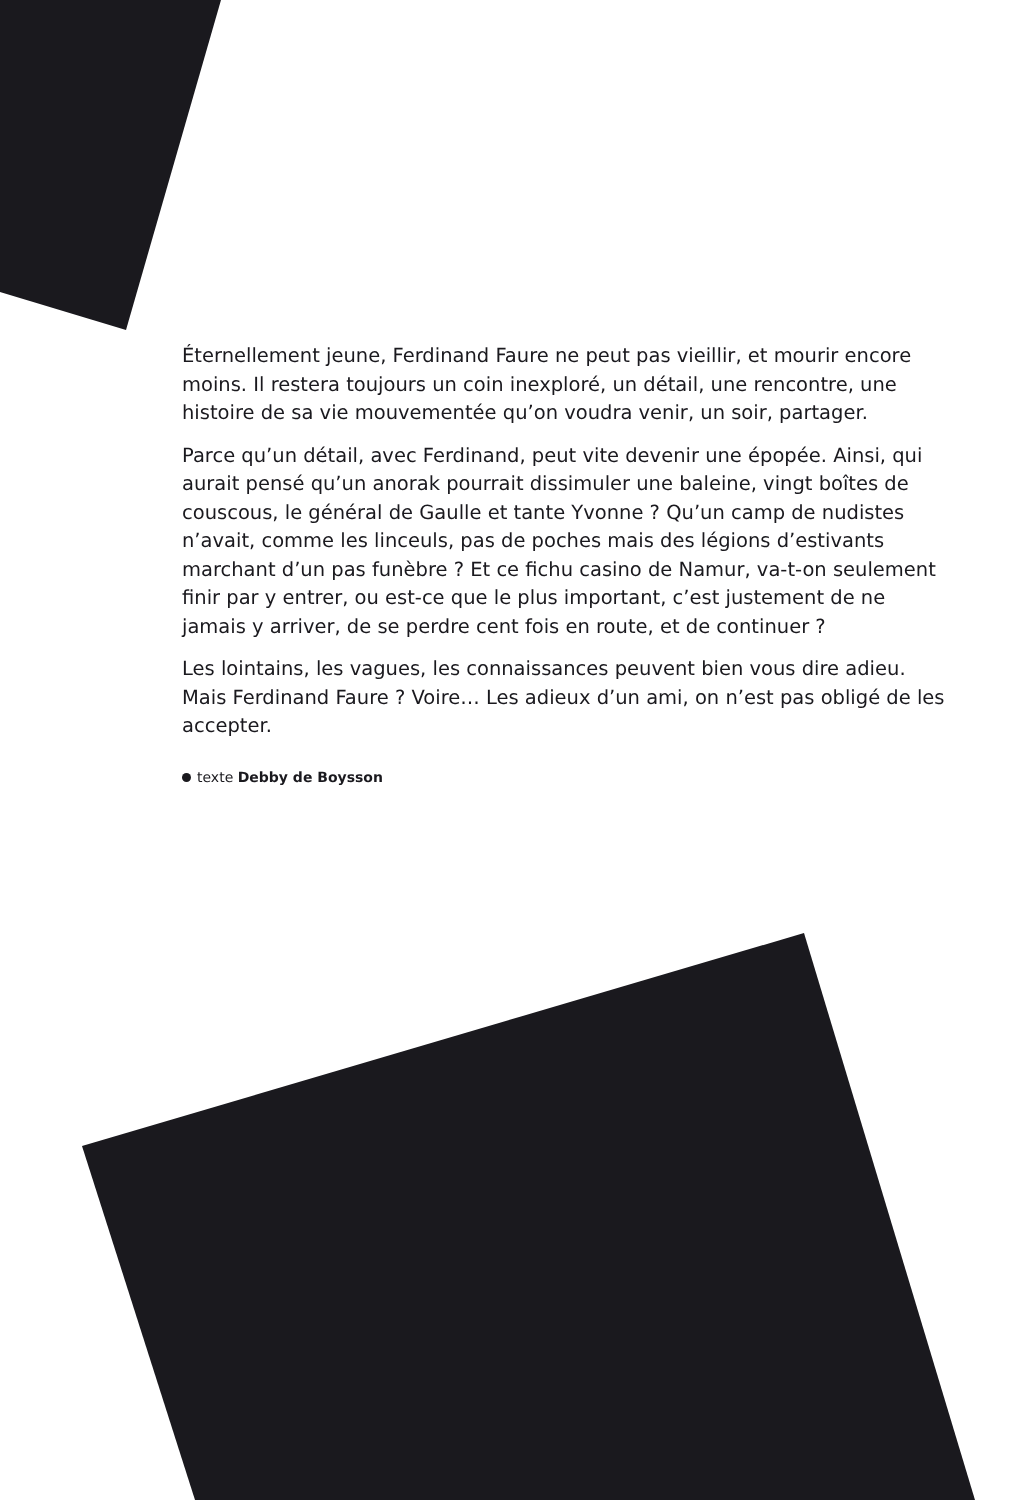Éternellement jeune, Ferdinand Faure ne peut pas vieillir, et mourir encore moins. Il restera toujours un coin inexploré, un détail, une rencontre, une histoire de sa vie mouvementée qu’on voudra venir, un soir, partager.
Parce qu’un détail, avec Ferdinand, peut vite devenir une épopée. Ainsi, qui aurait pensé qu’un anorak pourrait dissimuler une baleine, vingt boîtes de couscous, le général de Gaulle et tante Yvonne ? Qu’un camp de nudistes n’avait, comme les linceuls, pas de poches mais des légions d’estivants marchant d’un pas funèbre ? Et ce fichu casino de Namur, va-t-on seulement finir par y entrer, ou est-ce que le plus important, c’est justement de ne jamais y arriver, de se perdre cent fois en route, et de continuer ?
Les lointains, les vagues, les connaissances peuvent bien vous dire adieu. Mais Ferdinand Faure ? Voire… Les adieux d’un ami, on n’est pas obligé de les accepter.
texte Debby de Boysson